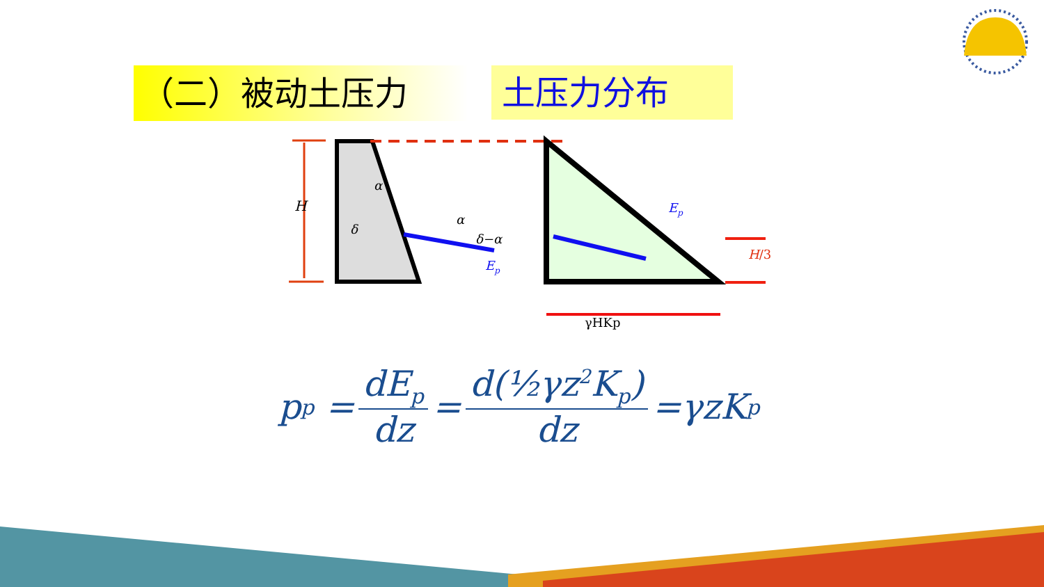（二）被动土压力 土压力分布
H
α
α
δ
δ−α
Ep
Ep
H/3
γHKp
p<sub>p</sub> = dE<sub>p</sub> dz = d(½γz<sup>2</sup>K<sub>p</sub>) dz =γzK<sub>p</sub>